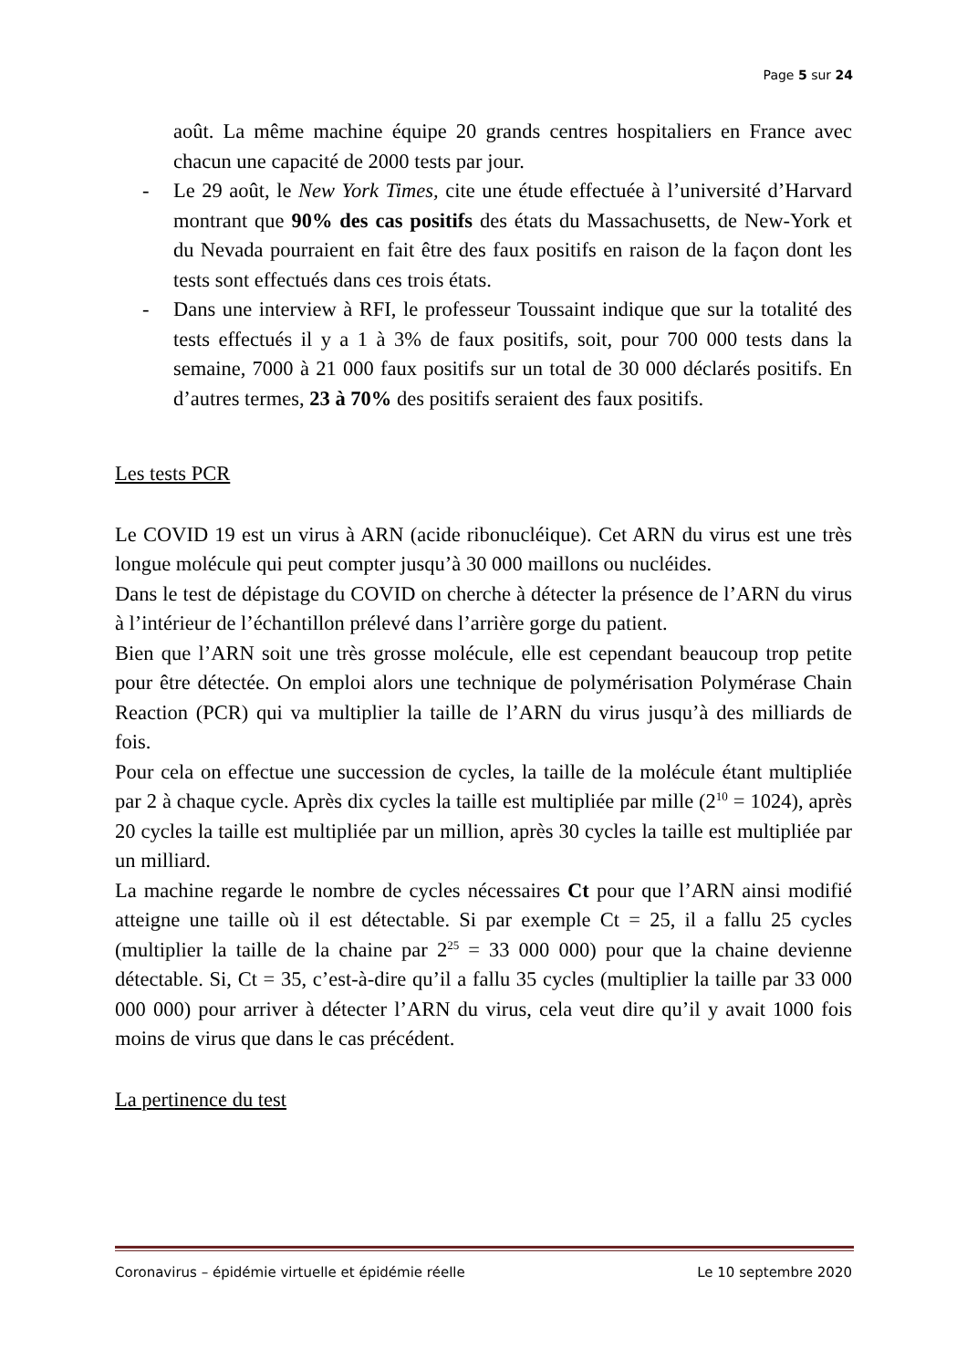Page 5 sur 24
août. La même machine équipe 20 grands centres hospitaliers en France avec chacun une capacité de 2000 tests par jour.
- Le 29 août, le New York Times, cite une étude effectuée à l’université d’Harvard montrant que 90% des cas positifs des états du Massachusetts, de New-York et du Nevada pourraient en fait être des faux positifs en raison de la façon dont les tests sont effectués dans ces trois états.
- Dans une interview à RFI, le professeur Toussaint indique que sur la totalité des tests effectués il y a 1 à 3% de faux positifs, soit, pour 700 000 tests dans la semaine, 7000 à 21 000 faux positifs sur un total de 30 000 déclarés positifs. En d’autres termes, 23 à 70% des positifs seraient des faux positifs.
Les tests PCR
Le COVID 19 est un virus à ARN (acide ribonucléique). Cet ARN du virus est une très longue molécule qui peut compter jusqu’à 30 000 maillons ou nucléides.
Dans le test de dépistage du COVID on cherche à détecter la présence de l’ARN du virus à l’intérieur de l’échantillon prélevé dans l’arrière gorge du patient.
Bien que l’ARN soit une très grosse molécule, elle est cependant beaucoup trop petite pour être détectée. On emploi alors une technique de polymérisation Polymérase Chain Reaction (PCR) qui va multiplier la taille de l’ARN du virus jusqu’à des milliards de fois.
Pour cela on effectue une succession de cycles, la taille de la molécule étant multipliée par 2 à chaque cycle. Après dix cycles la taille est multipliée par mille (2<sup>10</sup> = 1024), après 20 cycles la taille est multipliée par un million, après 30 cycles la taille est multipliée par un milliard.
La machine regarde le nombre de cycles nécessaires Ct pour que l’ARN ainsi modifié atteigne une taille où il est détectable. Si par exemple Ct = 25, il a fallu 25 cycles (multiplier la taille de la chaine par 2<sup>25</sup> = 33 000 000) pour que la chaine devienne détectable. Si, Ct = 35, c’est-à-dire qu’il a fallu 35 cycles (multiplier la taille par 33 000 000 000) pour arriver à détecter l’ARN du virus, cela veut dire qu’il y avait 1000 fois moins de virus que dans le cas précédent.
La pertinence du test
Coronavirus – épidémie virtuelle et épidémie réelle Le 10 septembre 2020